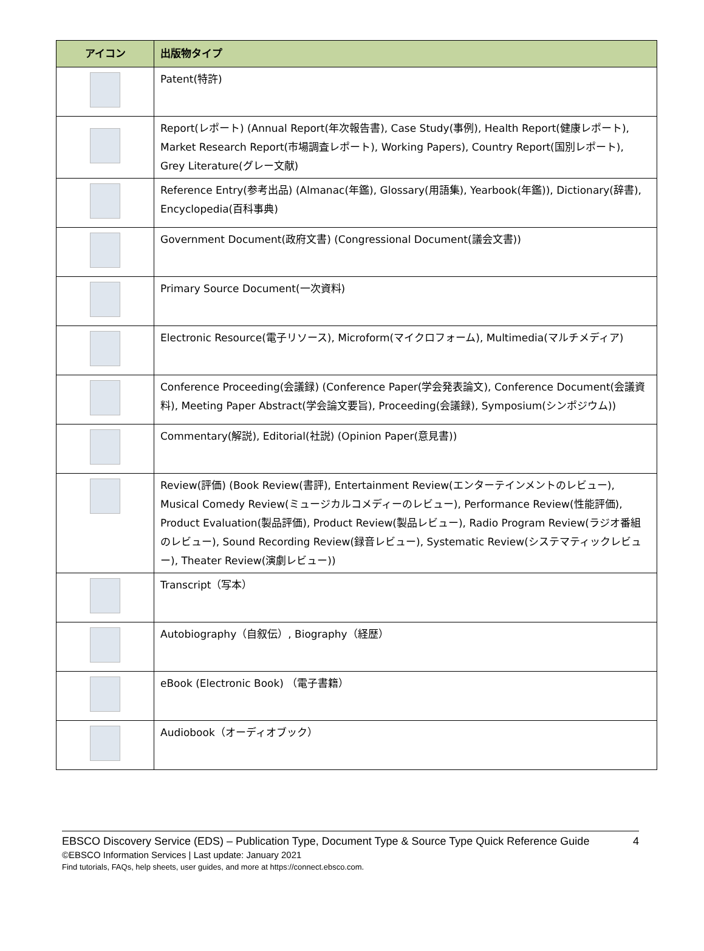| アイコン | 出版物タイプ |
| --- | --- |
| | Patent(特許) |
| | Report(レポート) (Annual Report(年次報告書), Case Study(事例), Health Report(健康レポート), Market Research Report(市場調査レポート), Working Papers), Country Report(国別レポート), Grey Literature(グレー文献) |
| | Reference Entry(参考出品) (Almanac(年鑑), Glossary(用語集), Yearbook(年鑑)), Dictionary(辞書), Encyclopedia(百科事典) |
| | Government Document(政府文書) (Congressional Document(議会文書)) |
| | Primary Source Document(一次資料) |
| | Electronic Resource(電子リソース), Microform(マイクロフォーム), Multimedia(マルチメディア) |
| | Conference Proceeding(会議録) (Conference Paper(学会発表論文), Conference Document(会議資料), Meeting Paper Abstract(学会論文要旨), Proceeding(会議録), Symposium(シンポジウム)) |
| | Commentary(解説), Editorial(社説) (Opinion Paper(意見書)) |
| | Review(評価) (Book Review(書評), Entertainment Review(エンターテインメントのレビュー), Musical Comedy Review(ミュージカルコメディーのレビュー), Performance Review(性能評価), Product Evaluation(製品評価), Product Review(製品レビュー), Radio Program Review(ラジオ番組のレビュー), Sound Recording Review(録音レビュー), Systematic Review(システマティックレビュー), Theater Review(演劇レビュー)) |
| | Transcript（写本） |
| | Autobiography（自叙伝）, Biography（経歴） |
| | eBook (Electronic Book) （電子書籍） |
| | Audiobook（オーディオブック） |
EBSCO Discovery Service (EDS) – Publication Type, Document Type & Source Type Quick Reference Guide 4
©EBSCO Information Services | Last update: January 2021
Find tutorials, FAQs, help sheets, user guides, and more at https://connect.ebsco.com.